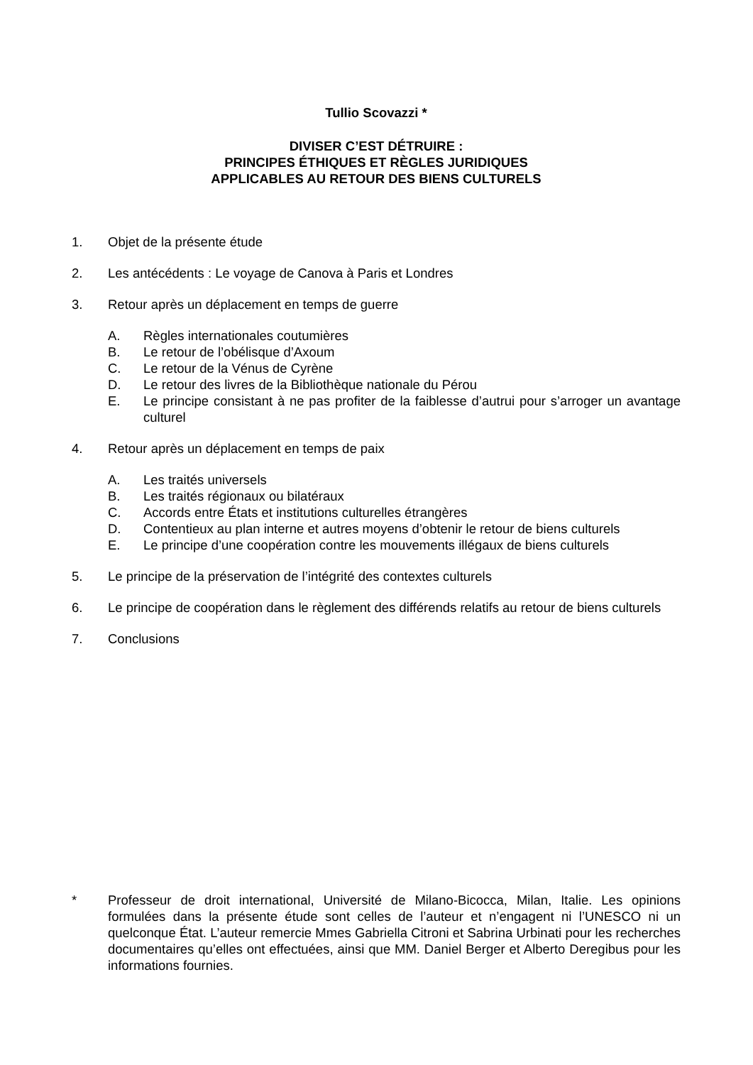Tullio Scovazzi *
DIVISER C’EST DÉTRUIRE :
PRINCIPES ÉTHIQUES ET RÈGLES JURIDIQUES
APPLICABLES AU RETOUR DES BIENS CULTURELS
1. Objet de la présente étude
2. Les antécédents : Le voyage de Canova à Paris et Londres
3. Retour après un déplacement en temps de guerre
A. Règles internationales coutumières
B. Le retour de l’obélisque d’Axoum
C. Le retour de la Vénus de Cyrène
D. Le retour des livres de la Bibliothèque nationale du Pérou
E. Le principe consistant à ne pas profiter de la faiblesse d’autrui pour s’arroger un avantage culturel
4. Retour après un déplacement en temps de paix
A. Les traités universels
B. Les traités régionaux ou bilatéraux
C. Accords entre États et institutions culturelles étrangères
D. Contentieux au plan interne et autres moyens d’obtenir le retour de biens culturels
E. Le principe d’une coopération contre les mouvements illégaux de biens culturels
5. Le principe de la préservation de l’intégrité des contextes culturels
6. Le principe de coopération dans le règlement des différends relatifs au retour de biens culturels
7. Conclusions
* Professeur de droit international, Université de Milano-Bicocca, Milan, Italie. Les opinions formulées dans la présente étude sont celles de l’auteur et n’engagent ni l’UNESCO ni un quelconque État. L’auteur remercie Mmes Gabriella Citroni et Sabrina Urbinati pour les recherches documentaires qu’elles ont effectuées, ainsi que MM. Daniel Berger et Alberto Deregibus pour les informations fournies.